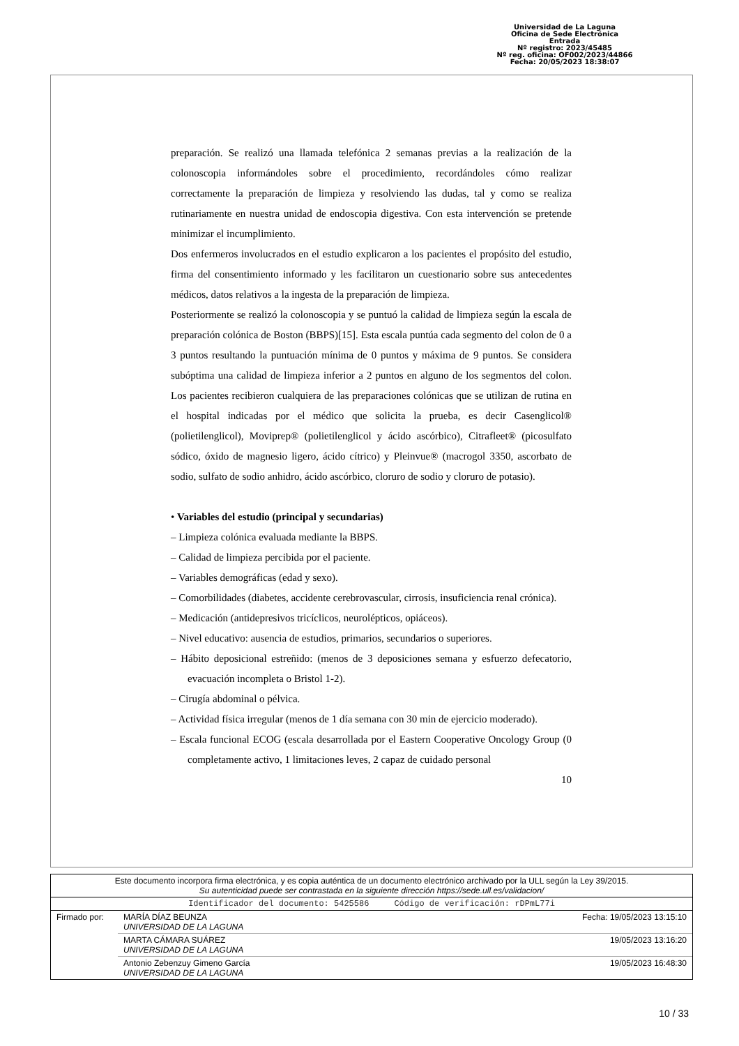Universidad de La Laguna
Oficina de Sede Electrónica
Entrada
Nº registro: 2023/45485
Nº reg. oficina: OF002/2023/44866
Fecha: 20/05/2023 18:38:07
preparación. Se realizó una llamada telefónica 2 semanas previas a la realización de la colonoscopia informándoles sobre el procedimiento, recordándoles cómo realizar correctamente la preparación de limpieza y resolviendo las dudas, tal y como se realiza rutinariamente en nuestra unidad de endoscopia digestiva. Con esta intervención se pretende minimizar el incumplimiento.
Dos enfermeros involucrados en el estudio explicaron a los pacientes el propósito del estudio, firma del consentimiento informado y les facilitaron un cuestionario sobre sus antecedentes médicos, datos relativos a la ingesta de la preparación de limpieza.
Posteriormente se realizó la colonoscopia y se puntuó la calidad de limpieza según la escala de preparación colónica de Boston (BBPS)[15]. Esta escala puntúa cada segmento del colon de 0 a 3 puntos resultando la puntuación mínima de 0 puntos y máxima de 9 puntos. Se considera subóptima una calidad de limpieza inferior a 2 puntos en alguno de los segmentos del colon. Los pacientes recibieron cualquiera de las preparaciones colónicas que se utilizan de rutina en el hospital indicadas por el médico que solicita la prueba, es decir Casenglicol® (polietilenglicol), Moviprep® (polietilenglicol y ácido ascórbico), Citrafleet® (picosulfato sódico, óxido de magnesio ligero, ácido cítrico) y Pleinvue® (macrogol 3350, ascorbato de sodio, sulfato de sodio anhidro, ácido ascórbico, cloruro de sodio y cloruro de potasio).
• Variables del estudio (principal y secundarias)
– Limpieza colónica evaluada mediante la BBPS.
– Calidad de limpieza percibida por el paciente.
– Variables demográficas (edad y sexo).
– Comorbilidades (diabetes, accidente cerebrovascular, cirrosis, insuficiencia renal crónica).
– Medicación (antidepresivos tricíclicos, neurolépticos, opiáceos).
– Nivel educativo: ausencia de estudios, primarios, secundarios o superiores.
– Hábito deposicional estreñido: (menos de 3 deposiciones semana y esfuerzo defecatorio, evacuación incompleta o Bristol 1-2).
– Cirugía abdominal o pélvica.
– Actividad física irregular (menos de 1 día semana con 30 min de ejercicio moderado).
– Escala funcional ECOG (escala desarrollada por el Eastern Cooperative Oncology Group (0 completamente activo, 1 limitaciones leves, 2 capaz de cuidado personal
10
| Este documento incorpora firma electrónica, y es copia auténtica de un documento electrónico archivado por la ULL según la Ley 39/2015. Su autenticidad puede ser contrastada en la siguiente dirección https://sede.ull.es/validacion/ | | |
| Identificador del documento: 5425586 Código de verificación: rDPmL77i | | |
| Firmado por: | MARÍA DÍAZ BEUNZA UNIVERSIDAD DE LA LAGUNA | Fecha: 19/05/2023 13:15:10 |
| | MARTA CÁMARA SUÁREZ UNIVERSIDAD DE LA LAGUNA | 19/05/2023 13:16:20 |
| | Antonio Zebenzuy Gimeno García UNIVERSIDAD DE LA LAGUNA | 19/05/2023 16:48:30 |
10 / 33